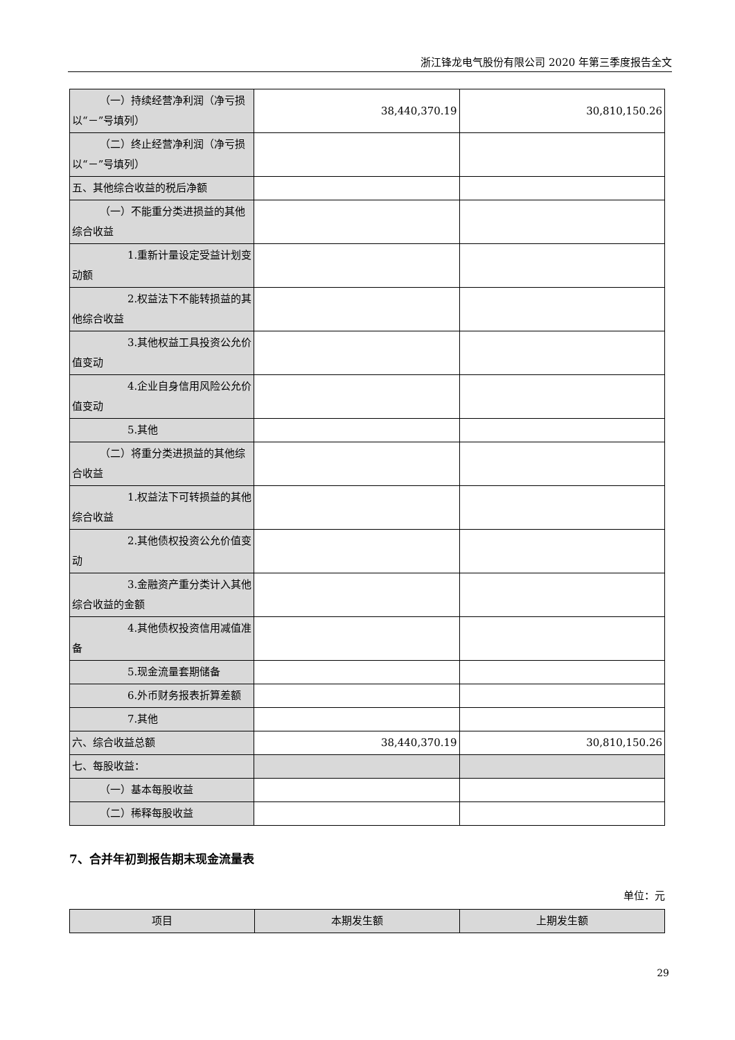浙江锋龙电气股份有限公司 2020 年第三季度报告全文
| （一）持续经营净利润（净亏损以“－”号填列） | 38,440,370.19 | 30,810,150.26 |
| （二）终止经营净利润（净亏损以“－”号填列） | | |
| 五、其他综合收益的税后净额 | | |
| （一）不能重分类进损益的其他综合收益 | | |
| 1.重新计量设定受益计划变动额 | | |
| 2.权益法下不能转损益的其他综合收益 | | |
| 3.其他权益工具投资公允价值变动 | | |
| 4.企业自身信用风险公允价值变动 | | |
| 5.其他 | | |
| （二）将重分类进损益的其他综合收益 | | |
| 1.权益法下可转损益的其他综合收益 | | |
| 2.其他债权投资公允价值变动 | | |
| 3.金融资产重分类计入其他综合收益的金额 | | |
| 4.其他债权投资信用减值准备 | | |
| 5.现金流量套期储备 | | |
| 6.外币财务报表折算差额 | | |
| 7.其他 | | |
| 六、综合收益总额 | 38,440,370.19 | 30,810,150.26 |
| 七、每股收益： | | |
| （一）基本每股收益 | | |
| （二）稀释每股收益 | | |
7、合并年初到报告期末现金流量表
单位：元
| 项目 | 本期发生额 | 上期发生额 |
| --- | --- | --- |
29